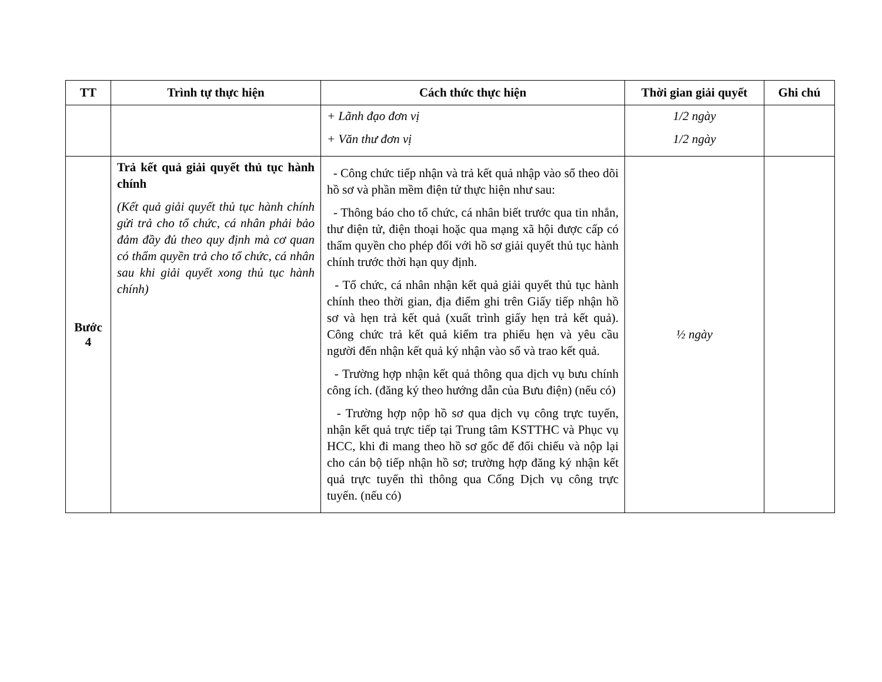| TT | Trình tự thực hiện | Cách thức thực hiện | Thời gian giải quyết | Ghi chú |
| --- | --- | --- | --- | --- |
| | | + Lãnh đạo đơn vị + Văn thư đơn vị | 1/2 ngày 1/2 ngày | |
| Bước 4 | Trả kết quả giải quyết thủ tục hành chính (Kết quả giải quyết thủ tục hành chính gửi trả cho tổ chức, cá nhân phải bảo đảm đầy đủ theo quy định mà cơ quan có thẩm quyền trả cho tổ chức, cá nhân sau khi giải quyết xong thủ tục hành chính) | - Công chức tiếp nhận và trả kết quả nhập vào sổ theo dõi hồ sơ và phần mềm điện tử thực hiện như sau: - Thông báo cho tổ chức, cá nhân biết trước qua tin nhắn, thư điện tử, điện thoại hoặc qua mạng xã hội được cấp có thẩm quyền cho phép đối với hồ sơ giải quyết thủ tục hành chính trước thời hạn quy định. - Tổ chức, cá nhân nhận kết quả giải quyết thủ tục hành chính theo thời gian, địa điểm ghi trên Giấy tiếp nhận hồ sơ và hẹn trả kết quả (xuất trình giấy hẹn trả kết quả). Công chức trả kết quả kiểm tra phiếu hẹn và yêu cầu người đến nhận kết quả ký nhận vào sổ và trao kết quả. - Trường hợp nhận kết quả thông qua dịch vụ bưu chính công ích. (đăng ký theo hướng dẫn của Bưu điện) (nếu có) - Trường hợp nộp hồ sơ qua dịch vụ công trực tuyến, nhận kết quả trực tiếp tại Trung tâm KSTTHC và Phục vụ HCC, khi đi mang theo hồ sơ gốc để đối chiếu và nộp lại cho cán bộ tiếp nhận hồ sơ; trường hợp đăng ký nhận kết quả trực tuyến thì thông qua Cổng Dịch vụ công trực tuyến. (nếu có) | ½ ngày | |